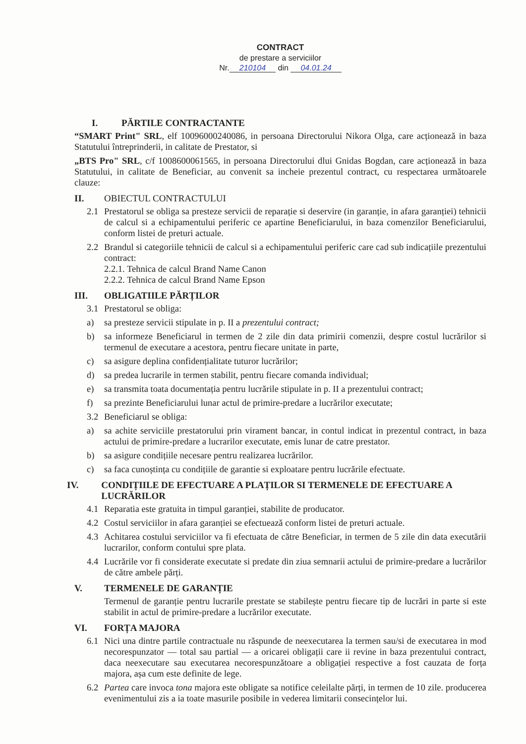CONTRACT
de prestare a serviciilor
Nr. 210104 din 04.01.24
I. PĂRTILE CONTRACTANTE
“SMART Print" SRL, elf 10096000240086, in persoana Directorului Nikora Olga, care acționează in baza Statutului întreprinderii, in calitate de Prestator, si
„BTS Pro" SRL, c/f 1008600061565, in persoana Directorului dlui Gnidas Bogdan, care acționează in baza Statutului, in calitate de Beneficiar, au convenit sa incheie prezentul contract, cu respectarea următoarele clauze:
II. OBIECTUL CONTRACTULUI
2.1 Prestatorul se obliga sa presteze servicii de reparație si deservire (in garanție, in afara garanției) tehnicii de calcul si a echipamentului periferic ce apartine Beneficiarului, in baza comenzilor Beneficiarului, conform listei de preturi actuale.
2.2 Brandul si categoriile tehnicii de calcul si a echipamentului periferic care cad sub indicațiile prezentului contract:
2.2.1. Tehnica de calcul Brand Name Canon
2.2.2. Tehnica de calcul Brand Name Epson
III. OBLIGATIILE PĂRȚILOR
3.1 Prestatorul se obliga:
a) sa presteze servicii stipulate in p. II a prezentului contract;
b) sa informeze Beneficiarul in termen de 2 zile din data primirii comenzii, despre costul lucrărilor si termenul de executare a acestora, pentru fiecare unitate in parte,
c) sa asigure deplina confidențialitate tuturor lucrărilor;
d) sa predea lucrarile in termen stabilit, pentru fiecare comanda individual;
e) sa transmita toata documentația pentru lucrările stipulate in p. II a prezentului contract;
f) sa prezinte Beneficiarului lunar actul de primire-predare a lucrărilor executate;
3.2 Beneficiarul se obliga:
a) sa achite serviciile prestatorului prin virament bancar, in contul indicat in prezentul contract, in baza actului de primire-predare a lucrarilor executate, emis lunar de catre prestator.
b) sa asigure condițiile necesare pentru realizarea lucrărilor.
c) sa faca cunoștința cu condițiile de garantie si exploatare pentru lucrările efectuate.
IV. CONDIȚIILE DE EFECTUARE A PLAȚILOR SI TERMENELE DE EFECTUARE A LUCRĂRILOR
4.1 Reparatia este gratuita in timpul garanției, stabilite de producator.
4.2 Costul serviciilor in afara garanției se efectuează conform listei de preturi actuale.
4.3 Achitarea costului serviciilor va fi efectuata de către Beneficiar, in termen de 5 zile din data executării lucrarilor, conform contului spre plata.
4.4 Lucrările vor fi considerate executate si predate din ziua semnarii actului de primire-predare a lucrărilor de către ambele părți.
V. TERMENELE DE GARANȚIE
Termenul de garanție pentru lucrarile prestate se stabilește pentru fiecare tip de lucrări in parte si este stabilit in actul de primire-predare a lucrărilor executate.
VI. FORȚA MAJORA
6.1 Nici una dintre partile contractuale nu răspunde de neexecutarea la termen sau/si de executarea in mod necorespunzator — total sau partial — a oricarei obligații care ii revine in baza prezentului contract, daca neexecutare sau executarea necorespunzătoare a obligației respective a fost cauzata de forța majora, așa cum este definite de lege.
6.2 Partea care invoca tona majora este obligate sa notifice celeilalte părți, in termen de 10 zile. producerea evenimentului zis a ia toate masurile posibile in vederea limitarii consecințelor lui.